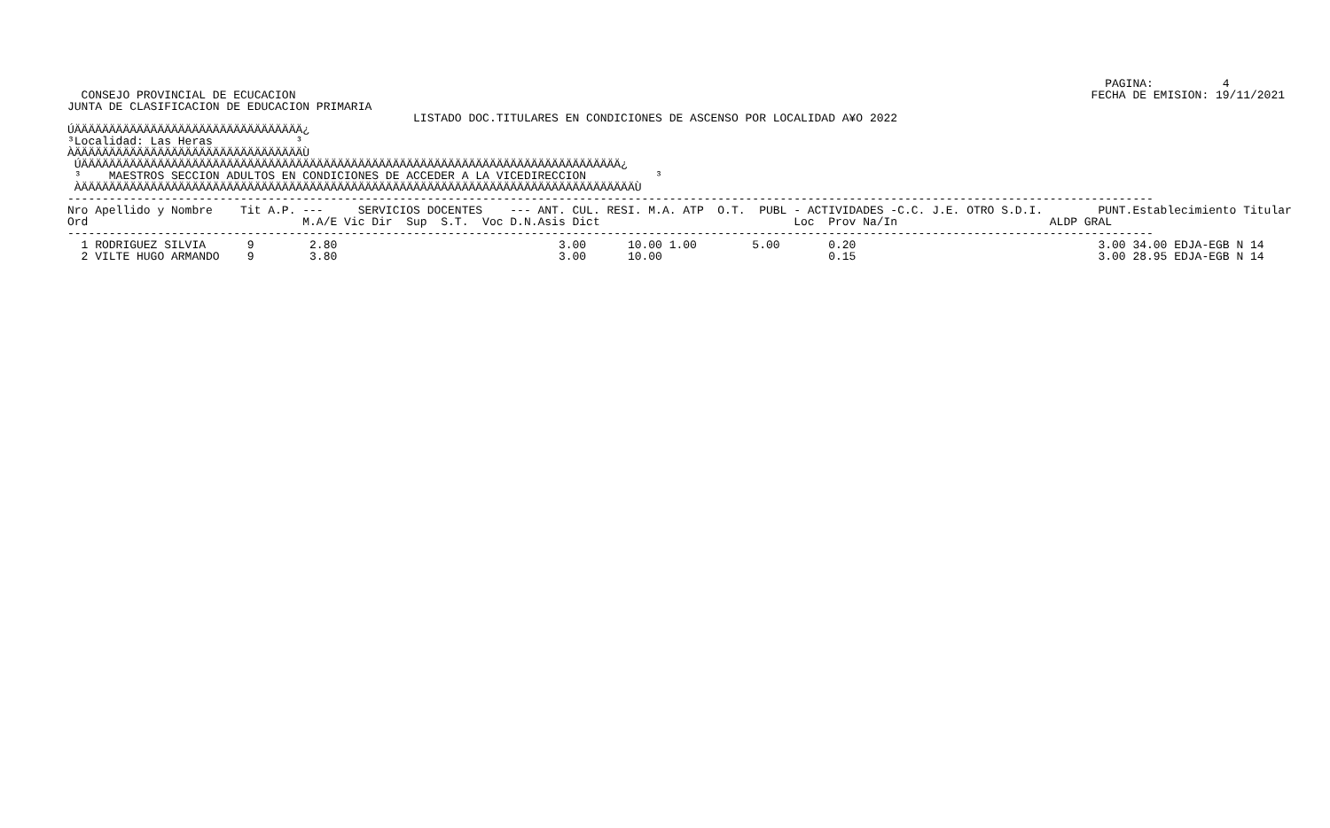PAGINA:          4
  CONSEJO PROVINCIAL DE ECUCACION                                                                                                                   FECHA DE EMISION: 19/11/2021
JUNTA DE CLASIFICACION DE EDUCACION PRIMARIA
                                                  LISTADO DOC.TITULARES EN CONDICIONES DE ASCENSO POR LOCALIDAD A¥O 2022
ÚÄÄÄÄÄÄÄÄÄÄÄÄÄÄÄÄÄÄÄÄÄÄÄÄÄÄÄÄÄÄÄÄÄ¿
³Localidad: Las Heras            ³
ÀÄÄÄÄÄÄÄÄÄÄÄÄÄÄÄÄÄÄÄÄÄÄÄÄÄÄÄÄÄÄÄÄÄÙ
 ÚÄÄÄÄÄÄÄÄÄÄÄÄÄÄÄÄÄÄÄÄÄÄÄÄÄÄÄÄÄÄÄÄÄÄÄÄÄÄÄÄÄÄÄÄÄÄÄÄÄÄÄÄÄÄÄÄÄÄÄÄÄÄÄÄÄÄÄÄÄÄÄÄÄÄÄÄÄÄ¿
 ³    MAESTROS SECCION ADULTOS EN CONDICIONES DE ACCEDER A LA VICEDIRECCION          ³
 ÀÄÄÄÄÄÄÄÄÄÄÄÄÄÄÄÄÄÄÄÄÄÄÄÄÄÄÄÄÄÄÄÄÄÄÄÄÄÄÄÄÄÄÄÄÄÄÄÄÄÄÄÄÄÄÄÄÄÄÄÄÄÄÄÄÄÄÄÄÄÄÄÄÄÄÄÄÄÄÄÄÙ
-------------------------------------------------------------------------------------------------------------------------------------------------------------
| Nro Apellido y Nombre Tit A.P. --- SERVICIOS DOCENTES --- ANT. CUL. RESI. M.A. ATP O.T. PUBL - ACTIVIDADES -C.C. J.E. OTRO S.D.I. PUNT.Establecimiento Titular |
| --- |
| Ord M.A/E Vic Dir Sup S.T. Voc D.N.Asis Dict Loc Prov Na/In ALDP GRAL |
| ------------------------------------------------------------------------------------------------------------------------------------------------------------- |
| 1 RODRIGUEZ SILVIA 9 2.80 3.00 10.00 1.00 5.00 0.20 3.00 34.00 EDJA-EGB N 14 |
| 2 VILTE HUGO ARMANDO 9 3.80 3.00 10.00 0.15 3.00 28.95 EDJA-EGB N 14 |